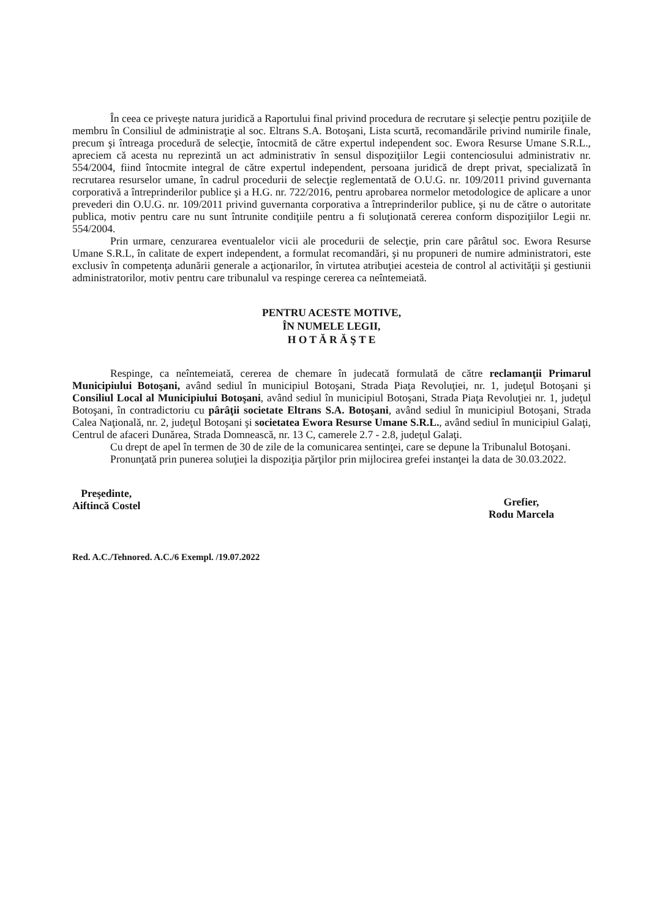În ceea ce priveşte natura juridică a Raportului final privind procedura de recrutare şi selecţie pentru poziţiile de membru în Consiliul de administraţie al soc. Eltrans S.A. Botoşani, Lista scurtă, recomandările privind numirile finale, precum şi întreaga procedură de selecţie, întocmită de către expertul independent soc. Ewora Resurse Umane S.R.L., apreciem că acesta nu reprezintă un act administrativ în sensul dispoziţiilor Legii contenciosului administrativ nr. 554/2004, fiind întocmite integral de către expertul independent, persoana juridică de drept privat, specializată în recrutarea resurselor umane, în cadrul procedurii de selecţie reglementată de O.U.G. nr. 109/2011 privind guvernanta corporativă a întreprinderilor publice şi a H.G. nr. 722/2016, pentru aprobarea normelor metodologice de aplicare a unor prevederi din O.U.G. nr. 109/2011 privind guvernanta corporativa a întreprinderilor publice, şi nu de către o autoritate publica, motiv pentru care nu sunt întrunite condiţiile pentru a fi soluţionată cererea conform dispoziţiilor Legii nr. 554/2004.
Prin urmare, cenzurarea eventualelor vicii ale procedurii de selecţie, prin care pârâtul soc. Ewora Resurse Umane S.R.L, în calitate de expert independent, a formulat recomandări, şi nu propuneri de numire administratori, este exclusiv în competenţa adunării generale a acţionarilor, în virtutea atribuţiei acesteia de control al activităţii şi gestiunii administratorilor, motiv pentru care tribunalul va respinge cererea ca neîntemeiată.
PENTRU ACESTE MOTIVE,
ÎN NUMELE LEGII,
H O T Ă R Ă Ş T E
Respinge, ca neîntemeiată, cererea de chemare în judecată formulată de către reclamanţii Primarul Municipiului Botoşani, având sediul în municipiul Botoşani, Strada Piaţa Revoluţiei, nr. 1, judeţul Botoşani şi Consiliul Local al Municipiului Botoşani, având sediul în municipiul Botoşani, Strada Piaţa Revoluţiei nr. 1, judeţul Botoşani, în contradictoriu cu pârâţii societate Eltrans S.A. Botoşani, având sediul în municipiul Botoşani, Strada Calea Naţională, nr. 2, judeţul Botoşani şi societatea Ewora Resurse Umane S.R.L., având sediul în municipiul Galaţi, Centrul de afaceri Dunărea, Strada Domnească, nr. 13 C, camerele 2.7 - 2.8, judeţul Galaţi.
Cu drept de apel în termen de 30 de zile de la comunicarea sentinţei, care se depune la Tribunalul Botoşani.
Pronunţată prin punerea soluţiei la dispoziţia părţilor prin mijlocirea grefei instanţei la data de 30.03.2022.
Preşedinte,
Aiftincă Costel
Grefier,
Rodu Marcela
Red. A.C./Tehnored. A.C./6 Exempl. /19.07.2022